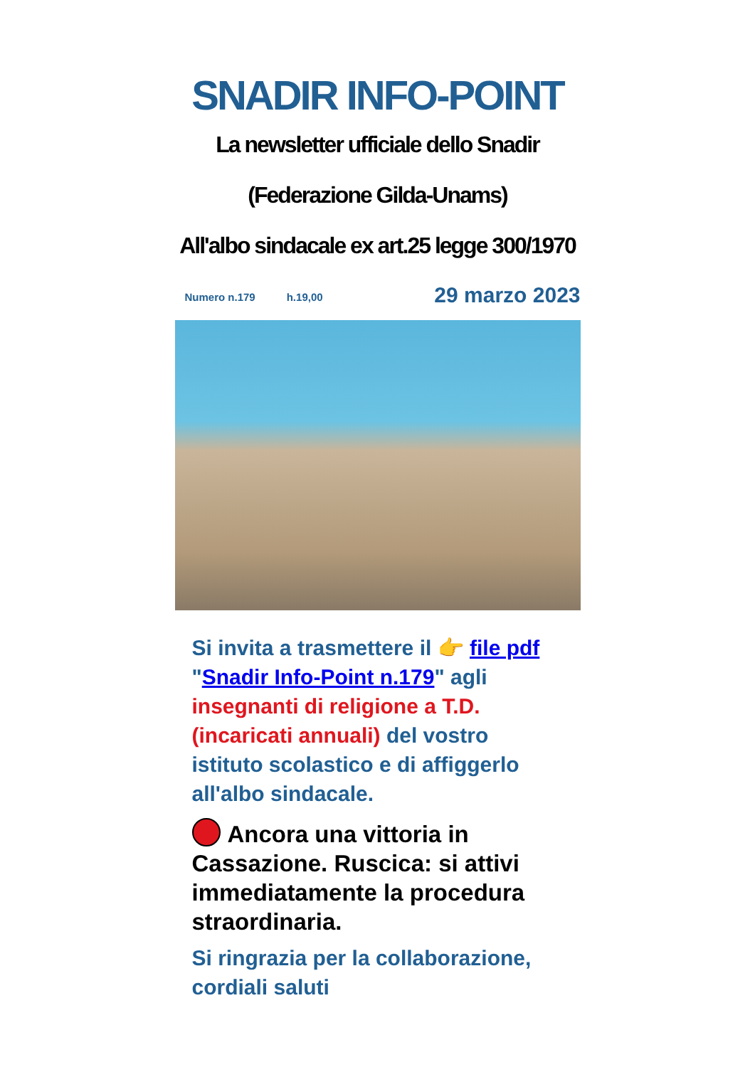SNADIR INFO-POINT
La newsletter ufficiale dello Snadir
(Federazione Gilda-Unams)
All'albo sindacale ex art.25 legge 300/1970
Numero n.179 h.19,00 29 marzo 2023
Si invita a trasmettere il 👉 file pdf "Snadir Info-Point n.179" agli insegnanti di religione a T.D. (incaricati annuali) del vostro istituto scolastico e di affiggerlo all'albo sindacale.
Ancora una vittoria in Cassazione. Ruscica: si attivi immediatamente la procedura straordinaria.
Si ringrazia per la collaborazione, cordiali saluti